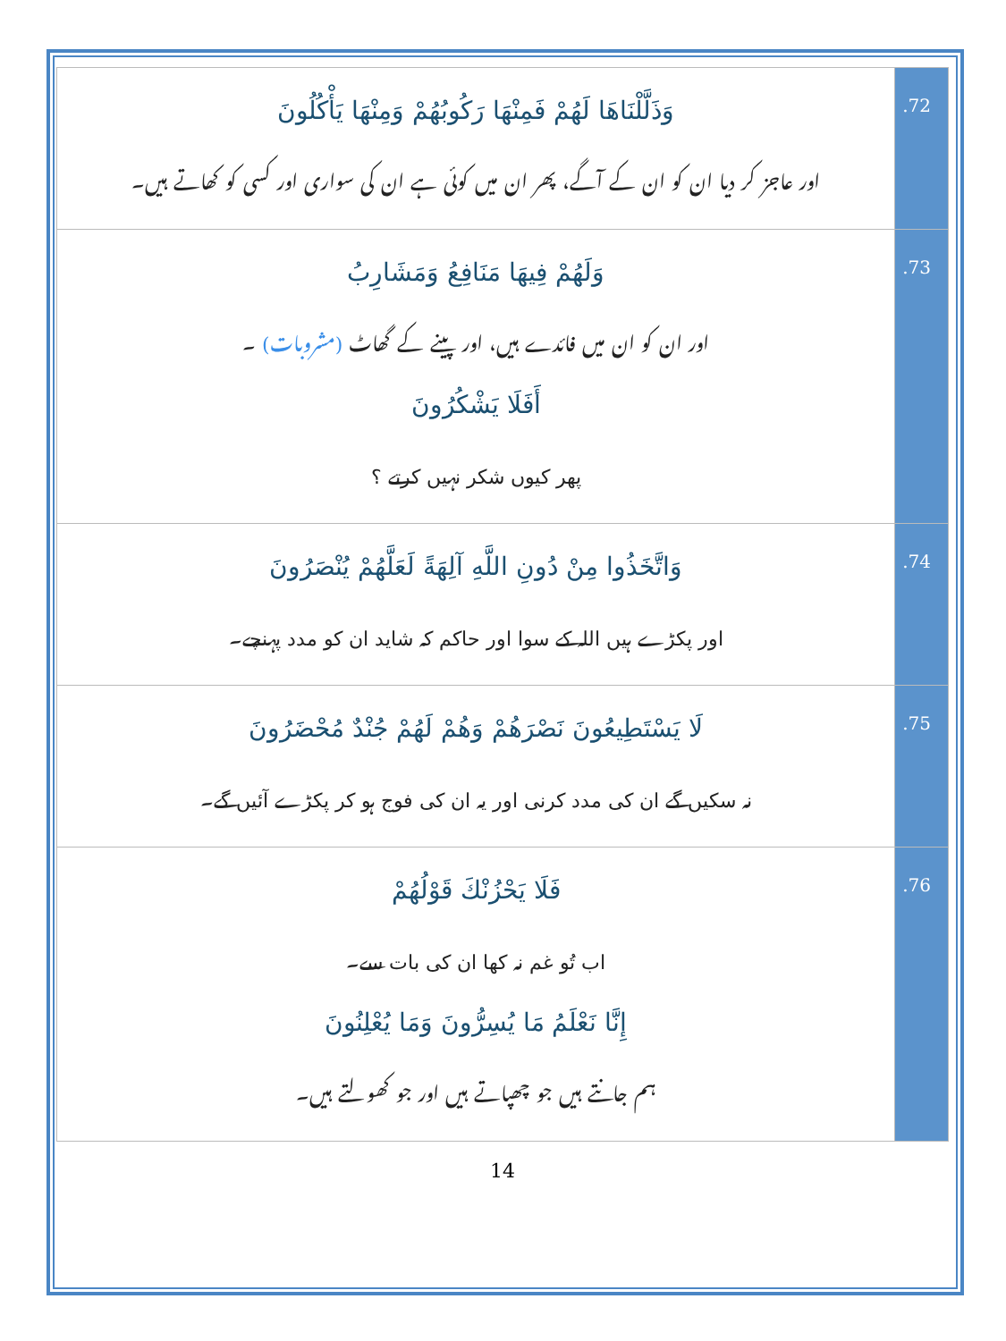| وَذَلَّلْنَاهَا لَهُمْ فَمِنْهَا رَكُوبُهُمْ وَمِنْهَا يَأْكُلُونَ اور عاجز کر دیا ان کو ان کے آگے، پھر ان میں کوئی ہے ان کی سواری اور کسی کو کھاتے ہیں۔ | .72 |
| وَلَهُمْ فِيهَا مَنَافِعُ وَمَشَارِبُ اور ان کو ان میں فائدے ہیں، اور پینے کے گھاٹ (مشروبات) ۔ أَفَلَا يَشْكُرُونَ پھر کیوں شکر نہیں کرتے ؟ | .73 |
| وَاتَّخَذُوا مِنْ دُونِ اللَّهِ آلِهَةً لَعَلَّهُمْ يُنْصَرُونَ اور پکڑے ہیں اللہ کے سوا اور حاکم کہ شاید ان کو مدد پہنچے۔ | .74 |
| لَا يَسْتَطِيعُونَ نَصْرَهُمْ وَهُمْ لَهُمْ جُنْدٌ مُحْضَرُونَ نہ سکیں گے ان کی مدد کرنی اور یہ ان کی فوج ہو کر پکڑے آئیں گے۔ | .75 |
| فَلَا يَحْزُنْكَ قَوْلُهُمْ اب تُو غم نہ کھا ان کی بات سے۔ إِنَّا نَعْلَمُ مَا يُسِرُّونَ وَمَا يُعْلِنُونَ ہم جانتے ہیں جو چھپاتے ہیں اور جو کھولتے ہیں۔ | .76 |
14